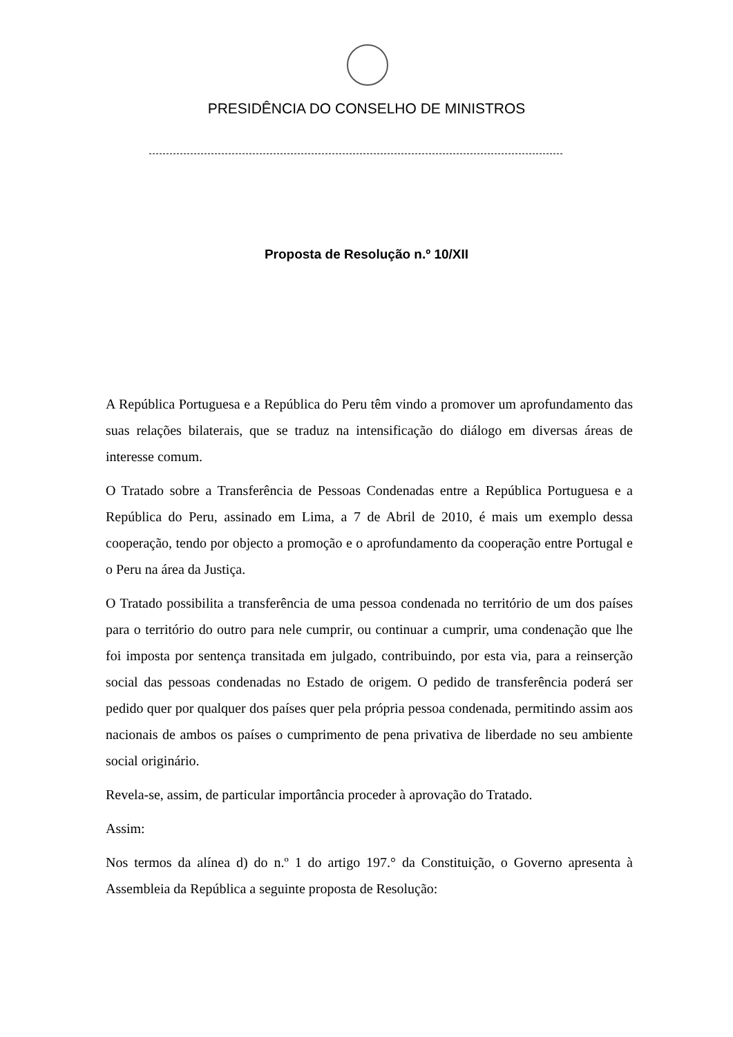PRESIDÊNCIA DO CONSELHO DE MINISTROS
Proposta de Resolução n.º 10/XII
A República Portuguesa e a República do Peru têm vindo a promover um aprofundamento das suas relações bilaterais, que se traduz na intensificação do diálogo em diversas áreas de interesse comum.
O Tratado sobre a Transferência de Pessoas Condenadas entre a República Portuguesa e a República do Peru, assinado em Lima, a 7 de Abril de 2010, é mais um exemplo dessa cooperação, tendo por objecto a promoção e o aprofundamento da cooperação entre Portugal e o Peru na área da Justiça.
O Tratado possibilita a transferência de uma pessoa condenada no território de um dos países para o território do outro para nele cumprir, ou continuar a cumprir, uma condenação que lhe foi imposta por sentença transitada em julgado, contribuindo, por esta via, para a reinserção social das pessoas condenadas no Estado de origem. O pedido de transferência poderá ser pedido quer por qualquer dos países quer pela própria pessoa condenada, permitindo assim aos nacionais de ambos os países o cumprimento de pena privativa de liberdade no seu ambiente social originário.
Revela-se, assim, de particular importância proceder à aprovação do Tratado.
Assim:
Nos termos da alínea d) do n.º 1 do artigo 197.° da Constituição, o Governo apresenta à Assembleia da República a seguinte proposta de Resolução: